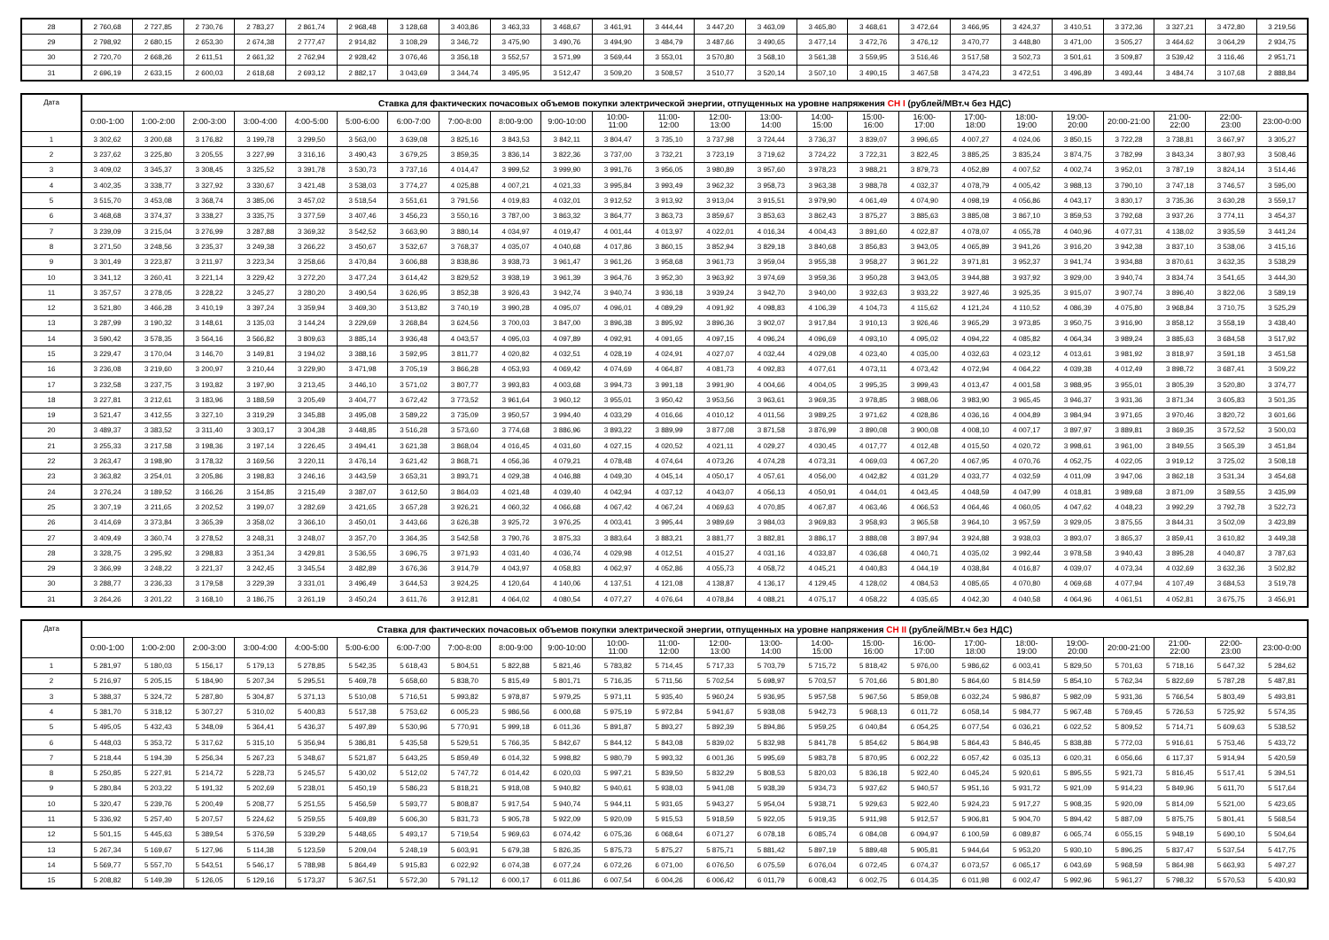| 28 | 2 760,68 | 2 727,85 | 2 730,76 | 2 783,27 | 2 861,74 | 2 968,48 | 3 128,68 | 3 403,86 | 3 463,33 | 3 468,67 | 3 461,91 | 3 444,44 | 3 447,20 | 3 463,09 | 3 465,80 | 3 468,61 | 3 472,64 | 3 466,95 | 3 424,37 | 3 410,51 | 3 372,36 | 3 327,21 | 3 472,80 | 3 219,56 |
| 29 | 2 798,92 | 2 680,15 | 2 653,30 | 2 674,38 | 2 777,47 | 2 914,82 | 3 108,29 | 3 346,72 | 3 475,90 | 3 490,76 | 3 494,90 | 3 484,79 | 3 487,66 | 3 490,65 | 3 477,14 | 3 472,76 | 3 476,12 | 3 470,77 | 3 448,80 | 3 471,00 | 3 505,27 | 3 464,62 | 3 064,29 | 2 934,75 |
| 30 | 2 720,70 | 2 668,26 | 2 611,51 | 2 661,32 | 2 762,94 | 2 928,42 | 3 076,46 | 3 356,18 | 3 552,57 | 3 571,99 | 3 569,44 | 3 553,01 | 3 570,80 | 3 568,10 | 3 561,38 | 3 559,95 | 3 516,46 | 3 517,58 | 3 502,73 | 3 501,61 | 3 509,87 | 3 539,42 | 3 116,46 | 2 951,71 |
| 31 | 2 696,19 | 2 633,15 | 2 600,03 | 2 618,68 | 2 693,12 | 2 882,17 | 3 043,69 | 3 344,74 | 3 495,95 | 3 512,47 | 3 509,20 | 3 508,57 | 3 510,77 | 3 520,14 | 3 507,10 | 3 490,15 | 3 467,58 | 3 474,23 | 3 472,51 | 3 496,89 | 3 493,44 | 3 484,74 | 3 107,68 | 2 888,84 |
| Дата | Ставка для фактических почасовых объемов покупки электрической энергии, отпущенных на уровне напряжения СН I (рублей/МВт.ч без НДС) | | | | | | | | | | | | | | | | | | | | | | | |
| --- | --- | --- | --- | --- | --- | --- | --- | --- | --- | --- | --- | --- | --- | --- | --- | --- | --- | --- | --- | --- | --- | --- | --- | --- |
| | 0:00-1:00 | 1:00-2:00 | 2:00-3:00 | 3:00-4:00 | 4:00-5:00 | 5:00-6:00 | 6:00-7:00 | 7:00-8:00 | 8:00-9:00 | 9:00-10:00 | 10:00- 11:00 | 11:00- 12:00 | 12:00- 13:00 | 13:00- 14:00 | 14:00- 15:00 | 15:00- 16:00 | 16:00- 17:00 | 17:00- 18:00 | 18:00- 19:00 | 19:00- 20:00 | 20:00-21:00 | 21:00- 22:00 | 22:00- 23:00 | 23:00-0:00 |
| 1 | 3 302,62 | 3 200,68 | 3 176,82 | 3 199,78 | 3 299,50 | 3 563,00 | 3 639,08 | 3 825,16 | 3 843,53 | 3 842,11 | 3 804,47 | 3 735,10 | 3 737,98 | 3 724,44 | 3 736,37 | 3 839,07 | 3 996,65 | 4 007,27 | 4 024,06 | 3 850,15 | 3 722,28 | 3 738,81 | 3 667,97 | 3 305,27 |
| 2 | 3 237,62 | 3 225,80 | 3 205,55 | 3 227,99 | 3 316,16 | 3 490,43 | 3 679,25 | 3 859,35 | 3 836,14 | 3 822,36 | 3 737,00 | 3 732,21 | 3 723,19 | 3 719,62 | 3 724,22 | 3 722,31 | 3 822,45 | 3 885,25 | 3 835,24 | 3 874,75 | 3 782,99 | 3 843,34 | 3 807,93 | 3 508,46 |
| 3 | 3 409,02 | 3 345,37 | 3 308,45 | 3 325,52 | 3 391,78 | 3 530,73 | 3 737,16 | 4 014,47 | 3 999,52 | 3 999,90 | 3 991,76 | 3 956,05 | 3 980,89 | 3 957,60 | 3 978,23 | 3 988,21 | 3 879,73 | 4 052,89 | 4 007,52 | 4 002,74 | 3 952,01 | 3 787,19 | 3 824,14 | 3 514,46 |
| 4 | 3 402,35 | 3 338,77 | 3 327,92 | 3 330,67 | 3 421,48 | 3 538,03 | 3 774,27 | 4 025,88 | 4 007,21 | 4 021,33 | 3 995,84 | 3 993,49 | 3 962,32 | 3 958,73 | 3 963,38 | 3 988,78 | 4 032,37 | 4 078,79 | 4 005,42 | 3 988,13 | 3 790,10 | 3 747,18 | 3 746,57 | 3 595,00 |
| 5 | 3 515,70 | 3 453,08 | 3 368,74 | 3 385,06 | 3 457,02 | 3 518,54 | 3 551,61 | 3 791,56 | 4 019,83 | 4 032,01 | 3 912,52 | 3 913,92 | 3 913,04 | 3 915,51 | 3 979,90 | 4 061,49 | 4 074,90 | 4 098,19 | 4 056,86 | 4 043,17 | 3 830,17 | 3 735,36 | 3 630,28 | 3 559,17 |
| 6 | 3 468,68 | 3 374,37 | 3 338,27 | 3 335,75 | 3 377,59 | 3 407,46 | 3 456,23 | 3 550,16 | 3 787,00 | 3 863,32 | 3 864,77 | 3 863,73 | 3 859,67 | 3 853,63 | 3 862,43 | 3 875,27 | 3 885,63 | 3 885,08 | 3 867,10 | 3 859,53 | 3 792,68 | 3 937,26 | 3 774,11 | 3 454,37 |
| 7 | 3 239,09 | 3 215,04 | 3 276,99 | 3 287,88 | 3 369,32 | 3 542,52 | 3 663,90 | 3 880,14 | 4 034,97 | 4 019,47 | 4 001,44 | 4 013,97 | 4 022,01 | 4 016,34 | 4 004,43 | 3 891,60 | 4 022,87 | 4 078,07 | 4 055,78 | 4 040,96 | 4 077,31 | 4 138,02 | 3 935,59 | 3 441,24 |
| 8 | 3 271,50 | 3 248,56 | 3 235,37 | 3 249,38 | 3 266,22 | 3 450,67 | 3 532,67 | 3 768,37 | 4 035,07 | 4 040,68 | 4 017,86 | 3 860,15 | 3 852,94 | 3 829,18 | 3 840,68 | 3 856,83 | 3 943,05 | 4 065,89 | 3 941,26 | 3 916,20 | 3 942,38 | 3 837,10 | 3 538,06 | 3 415,16 |
| 9 | 3 301,49 | 3 223,87 | 3 211,97 | 3 223,34 | 3 258,66 | 3 470,84 | 3 606,88 | 3 838,86 | 3 938,73 | 3 961,47 | 3 961,26 | 3 958,68 | 3 961,73 | 3 959,04 | 3 955,38 | 3 958,27 | 3 961,22 | 3 971,81 | 3 952,37 | 3 941,74 | 3 934,88 | 3 870,61 | 3 632,35 | 3 538,29 |
| 10 | 3 341,12 | 3 260,41 | 3 221,14 | 3 229,42 | 3 272,20 | 3 477,24 | 3 614,42 | 3 829,52 | 3 938,19 | 3 961,39 | 3 964,76 | 3 952,30 | 3 963,92 | 3 974,69 | 3 959,36 | 3 950,28 | 3 943,05 | 3 944,88 | 3 937,92 | 3 929,00 | 3 940,74 | 3 834,74 | 3 541,65 | 3 444,30 |
| 11 | 3 357,57 | 3 278,05 | 3 228,22 | 3 245,27 | 3 280,20 | 3 490,54 | 3 626,95 | 3 852,38 | 3 926,43 | 3 942,74 | 3 940,74 | 3 936,18 | 3 939,24 | 3 942,70 | 3 940,00 | 3 932,63 | 3 933,22 | 3 927,46 | 3 925,35 | 3 915,07 | 3 907,74 | 3 896,40 | 3 822,06 | 3 589,19 |
| 12 | 3 521,80 | 3 466,28 | 3 410,19 | 3 397,24 | 3 359,94 | 3 469,30 | 3 513,82 | 3 740,19 | 3 990,28 | 4 095,07 | 4 096,01 | 4 089,29 | 4 091,92 | 4 098,83 | 4 106,39 | 4 104,73 | 4 115,62 | 4 121,24 | 4 110,52 | 4 086,39 | 4 075,80 | 3 968,84 | 3 710,75 | 3 525,29 |
| 13 | 3 287,99 | 3 190,32 | 3 148,61 | 3 135,03 | 3 144,24 | 3 229,69 | 3 268,84 | 3 624,56 | 3 700,03 | 3 847,00 | 3 896,38 | 3 895,92 | 3 896,36 | 3 902,07 | 3 917,84 | 3 910,13 | 3 926,46 | 3 965,29 | 3 973,85 | 3 950,75 | 3 916,90 | 3 858,12 | 3 558,19 | 3 438,40 |
| 14 | 3 590,42 | 3 578,35 | 3 564,16 | 3 566,82 | 3 809,63 | 3 885,14 | 3 936,48 | 4 043,57 | 4 095,03 | 4 097,89 | 4 092,91 | 4 091,65 | 4 097,15 | 4 096,24 | 4 096,69 | 4 093,10 | 4 095,02 | 4 094,22 | 4 085,82 | 4 064,34 | 3 989,24 | 3 885,63 | 3 684,58 | 3 517,92 |
| 15 | 3 229,47 | 3 170,04 | 3 146,70 | 3 149,81 | 3 194,02 | 3 388,16 | 3 592,95 | 3 811,77 | 4 020,82 | 4 032,51 | 4 028,19 | 4 024,91 | 4 027,07 | 4 032,44 | 4 029,08 | 4 023,40 | 4 035,00 | 4 032,63 | 4 023,12 | 4 013,61 | 3 981,92 | 3 818,97 | 3 591,18 | 3 451,58 |
| 16 | 3 236,08 | 3 219,60 | 3 200,97 | 3 210,44 | 3 229,90 | 3 471,98 | 3 705,19 | 3 866,28 | 4 053,93 | 4 069,42 | 4 074,69 | 4 064,87 | 4 081,73 | 4 092,83 | 4 077,61 | 4 073,11 | 4 073,42 | 4 072,94 | 4 064,22 | 4 039,38 | 4 012,49 | 3 898,72 | 3 687,41 | 3 509,22 |
| 17 | 3 232,58 | 3 237,75 | 3 193,82 | 3 197,90 | 3 213,45 | 3 446,10 | 3 571,02 | 3 807,77 | 3 993,83 | 4 003,68 | 3 994,73 | 3 991,18 | 3 991,90 | 4 004,66 | 4 004,05 | 3 995,35 | 3 999,43 | 4 013,47 | 4 001,58 | 3 988,95 | 3 955,01 | 3 805,39 | 3 520,80 | 3 374,77 |
| 18 | 3 227,81 | 3 212,61 | 3 183,96 | 3 188,59 | 3 205,49 | 3 404,77 | 3 672,42 | 3 773,52 | 3 961,64 | 3 960,12 | 3 955,01 | 3 950,42 | 3 953,56 | 3 963,61 | 3 969,35 | 3 978,85 | 3 988,06 | 3 983,90 | 3 965,45 | 3 946,37 | 3 931,36 | 3 871,34 | 3 605,83 | 3 501,35 |
| 19 | 3 521,47 | 3 412,55 | 3 327,10 | 3 319,29 | 3 345,88 | 3 495,08 | 3 589,22 | 3 735,09 | 3 950,57 | 3 994,40 | 4 033,29 | 4 016,66 | 4 010,12 | 4 011,56 | 3 989,25 | 3 971,62 | 4 028,86 | 4 036,16 | 4 004,89 | 3 984,94 | 3 971,65 | 3 970,46 | 3 820,72 | 3 601,66 |
| 20 | 3 489,37 | 3 383,52 | 3 311,40 | 3 303,17 | 3 304,38 | 3 448,85 | 3 516,28 | 3 573,60 | 3 774,68 | 3 886,96 | 3 893,22 | 3 889,99 | 3 877,08 | 3 871,58 | 3 876,99 | 3 890,08 | 3 900,08 | 4 008,10 | 4 007,17 | 3 897,97 | 3 889,81 | 3 869,35 | 3 572,52 | 3 500,03 |
| 21 | 3 255,33 | 3 217,58 | 3 198,36 | 3 197,14 | 3 226,45 | 3 494,41 | 3 621,38 | 3 868,04 | 4 016,45 | 4 031,60 | 4 027,15 | 4 020,52 | 4 021,11 | 4 029,27 | 4 030,45 | 4 017,77 | 4 012,48 | 4 015,50 | 4 020,72 | 3 998,61 | 3 961,00 | 3 849,55 | 3 565,39 | 3 451,84 |
| 22 | 3 263,47 | 3 198,90 | 3 178,32 | 3 169,56 | 3 220,11 | 3 476,14 | 3 621,42 | 3 868,71 | 4 056,36 | 4 079,21 | 4 078,48 | 4 074,64 | 4 073,26 | 4 074,28 | 4 073,31 | 4 069,03 | 4 067,20 | 4 067,95 | 4 070,76 | 4 052,75 | 4 022,05 | 3 919,12 | 3 725,02 | 3 508,18 |
| 23 | 3 363,82 | 3 254,01 | 3 205,86 | 3 198,83 | 3 246,16 | 3 443,59 | 3 653,31 | 3 893,71 | 4 029,38 | 4 046,88 | 4 049,30 | 4 045,14 | 4 050,17 | 4 057,61 | 4 056,00 | 4 042,82 | 4 031,29 | 4 033,77 | 4 032,59 | 4 011,09 | 3 947,06 | 3 862,18 | 3 531,34 | 3 454,68 |
| 24 | 3 276,24 | 3 189,52 | 3 166,26 | 3 154,85 | 3 215,49 | 3 387,07 | 3 612,50 | 3 864,03 | 4 021,48 | 4 039,40 | 4 042,94 | 4 037,12 | 4 043,07 | 4 056,13 | 4 050,91 | 4 044,01 | 4 043,45 | 4 048,59 | 4 047,99 | 4 018,81 | 3 989,68 | 3 871,09 | 3 589,55 | 3 435,99 |
| 25 | 3 307,19 | 3 211,65 | 3 202,52 | 3 199,07 | 3 282,69 | 3 421,65 | 3 657,28 | 3 926,21 | 4 060,32 | 4 066,68 | 4 067,42 | 4 067,24 | 4 069,63 | 4 070,85 | 4 067,87 | 4 063,46 | 4 066,53 | 4 064,46 | 4 060,05 | 4 047,62 | 4 048,23 | 3 992,29 | 3 792,78 | 3 522,73 |
| 26 | 3 414,69 | 3 373,84 | 3 365,39 | 3 358,02 | 3 366,10 | 3 450,01 | 3 443,66 | 3 626,38 | 3 925,72 | 3 976,25 | 4 003,41 | 3 995,44 | 3 989,69 | 3 984,03 | 3 969,83 | 3 958,93 | 3 965,58 | 3 964,10 | 3 957,59 | 3 929,05 | 3 875,55 | 3 844,31 | 3 502,09 | 3 423,89 |
| 27 | 3 409,49 | 3 360,74 | 3 278,52 | 3 248,31 | 3 248,07 | 3 357,70 | 3 364,35 | 3 542,58 | 3 790,76 | 3 875,33 | 3 883,64 | 3 883,21 | 3 881,77 | 3 882,81 | 3 886,17 | 3 888,08 | 3 897,94 | 3 924,88 | 3 938,03 | 3 893,07 | 3 865,37 | 3 859,41 | 3 610,82 | 3 449,38 |
| 28 | 3 328,75 | 3 295,92 | 3 298,83 | 3 351,34 | 3 429,81 | 3 536,55 | 3 696,75 | 3 971,93 | 4 031,40 | 4 036,74 | 4 029,98 | 4 012,51 | 4 015,27 | 4 031,16 | 4 033,87 | 4 036,68 | 4 040,71 | 4 035,02 | 3 992,44 | 3 978,58 | 3 940,43 | 3 895,28 | 4 040,87 | 3 787,63 |
| 29 | 3 366,99 | 3 248,22 | 3 221,37 | 3 242,45 | 3 345,54 | 3 482,89 | 3 676,36 | 3 914,79 | 4 043,97 | 4 058,83 | 4 062,97 | 4 052,86 | 4 055,73 | 4 058,72 | 4 045,21 | 4 040,83 | 4 044,19 | 4 038,84 | 4 016,87 | 4 039,07 | 4 073,34 | 4 032,69 | 3 632,36 | 3 502,82 |
| 30 | 3 288,77 | 3 236,33 | 3 179,58 | 3 229,39 | 3 331,01 | 3 496,49 | 3 644,53 | 3 924,25 | 4 120,64 | 4 140,06 | 4 137,51 | 4 121,08 | 4 138,87 | 4 136,17 | 4 129,45 | 4 128,02 | 4 084,53 | 4 085,65 | 4 070,80 | 4 069,68 | 4 077,94 | 4 107,49 | 3 684,53 | 3 519,78 |
| 31 | 3 264,26 | 3 201,22 | 3 168,10 | 3 186,75 | 3 261,19 | 3 450,24 | 3 611,76 | 3 912,81 | 4 064,02 | 4 080,54 | 4 077,27 | 4 076,64 | 4 078,84 | 4 088,21 | 4 075,17 | 4 058,22 | 4 035,65 | 4 042,30 | 4 040,58 | 4 064,96 | 4 061,51 | 4 052,81 | 3 675,75 | 3 456,91 |
| Дата | Ставка для фактических почасовых объемов покупки электрической энергии, отпущенных на уровне напряжения СН II (рублей/МВт.ч без НДС) | | | | | | | | | | | | | | | | | | | | | | | |
| --- | --- | --- | --- | --- | --- | --- | --- | --- | --- | --- | --- | --- | --- | --- | --- | --- | --- | --- | --- | --- | --- | --- | --- | --- |
| | 0:00-1:00 | 1:00-2:00 | 2:00-3:00 | 3:00-4:00 | 4:00-5:00 | 5:00-6:00 | 6:00-7:00 | 7:00-8:00 | 8:00-9:00 | 9:00-10:00 | 10:00- 11:00 | 11:00- 12:00 | 12:00- 13:00 | 13:00- 14:00 | 14:00- 15:00 | 15:00- 16:00 | 16:00- 17:00 | 17:00- 18:00 | 18:00- 19:00 | 19:00- 20:00 | 20:00-21:00 | 21:00- 22:00 | 22:00- 23:00 | 23:00-0:00 |
| 1 | 5 281,97 | 5 180,03 | 5 156,17 | 5 179,13 | 5 278,85 | 5 542,35 | 5 618,43 | 5 804,51 | 5 822,88 | 5 821,46 | 5 783,82 | 5 714,45 | 5 717,33 | 5 703,79 | 5 715,72 | 5 818,42 | 5 976,00 | 5 986,62 | 6 003,41 | 5 829,50 | 5 701,63 | 5 718,16 | 5 647,32 | 5 284,62 |
| 2 | 5 216,97 | 5 205,15 | 5 184,90 | 5 207,34 | 5 295,51 | 5 469,78 | 5 658,60 | 5 838,70 | 5 815,49 | 5 801,71 | 5 716,35 | 5 711,56 | 5 702,54 | 5 698,97 | 5 703,57 | 5 701,66 | 5 801,80 | 5 864,60 | 5 814,59 | 5 854,10 | 5 762,34 | 5 822,69 | 5 787,28 | 5 487,81 |
| 3 | 5 388,37 | 5 324,72 | 5 287,80 | 5 304,87 | 5 371,13 | 5 510,08 | 5 716,51 | 5 993,82 | 5 978,87 | 5 979,25 | 5 971,11 | 5 935,40 | 5 960,24 | 5 936,95 | 5 957,58 | 5 967,56 | 5 859,08 | 6 032,24 | 5 986,87 | 5 982,09 | 5 931,36 | 5 766,54 | 5 803,49 | 5 493,81 |
| 4 | 5 381,70 | 5 318,12 | 5 307,27 | 5 310,02 | 5 400,83 | 5 517,38 | 5 753,62 | 6 005,23 | 5 986,56 | 6 000,68 | 5 975,19 | 5 972,84 | 5 941,67 | 5 938,08 | 5 942,73 | 5 968,13 | 6 011,72 | 6 058,14 | 5 984,77 | 5 967,48 | 5 769,45 | 5 726,53 | 5 725,92 | 5 574,35 |
| 5 | 5 495,05 | 5 432,43 | 5 348,09 | 5 364,41 | 5 436,37 | 5 497,89 | 5 530,96 | 5 770,91 | 5 999,18 | 6 011,36 | 5 891,87 | 5 893,27 | 5 892,39 | 5 894,86 | 5 959,25 | 6 040,84 | 6 054,25 | 6 077,54 | 6 036,21 | 6 022,52 | 5 809,52 | 5 714,71 | 5 609,63 | 5 538,52 |
| 6 | 5 448,03 | 5 353,72 | 5 317,62 | 5 315,10 | 5 356,94 | 5 386,81 | 5 435,58 | 5 529,51 | 5 766,35 | 5 842,67 | 5 844,12 | 5 843,08 | 5 839,02 | 5 832,98 | 5 841,78 | 5 854,62 | 5 864,98 | 5 864,43 | 5 846,45 | 5 838,88 | 5 772,03 | 5 916,61 | 5 753,46 | 5 433,72 |
| 7 | 5 218,44 | 5 194,39 | 5 256,34 | 5 267,23 | 5 348,67 | 5 521,87 | 5 643,25 | 5 859,49 | 6 014,32 | 5 998,82 | 5 980,79 | 5 993,32 | 6 001,36 | 5 995,69 | 5 983,78 | 5 870,95 | 6 002,22 | 6 057,42 | 6 035,13 | 6 020,31 | 6 056,66 | 6 117,37 | 5 914,94 | 5 420,59 |
| 8 | 5 250,85 | 5 227,91 | 5 214,72 | 5 228,73 | 5 245,57 | 5 430,02 | 5 512,02 | 5 747,72 | 6 014,42 | 6 020,03 | 5 997,21 | 5 839,50 | 5 832,29 | 5 808,53 | 5 820,03 | 5 836,18 | 5 922,40 | 6 045,24 | 5 920,61 | 5 895,55 | 5 921,73 | 5 816,45 | 5 517,41 | 5 394,51 |
| 9 | 5 280,84 | 5 203,22 | 5 191,32 | 5 202,69 | 5 238,01 | 5 450,19 | 5 586,23 | 5 818,21 | 5 918,08 | 5 940,82 | 5 940,61 | 5 938,03 | 5 941,08 | 5 938,39 | 5 934,73 | 5 937,62 | 5 940,57 | 5 951,16 | 5 931,72 | 5 921,09 | 5 914,23 | 5 849,96 | 5 611,70 | 5 517,64 |
| 10 | 5 320,47 | 5 239,76 | 5 200,49 | 5 208,77 | 5 251,55 | 5 456,59 | 5 593,77 | 5 808,87 | 5 917,54 | 5 940,74 | 5 944,11 | 5 931,65 | 5 943,27 | 5 954,04 | 5 938,71 | 5 929,63 | 5 922,40 | 5 924,23 | 5 917,27 | 5 908,35 | 5 920,09 | 5 814,09 | 5 521,00 | 5 423,65 |
| 11 | 5 336,92 | 5 257,40 | 5 207,57 | 5 224,62 | 5 259,55 | 5 469,89 | 5 606,30 | 5 831,73 | 5 905,78 | 5 922,09 | 5 920,09 | 5 915,53 | 5 918,59 | 5 922,05 | 5 919,35 | 5 911,98 | 5 912,57 | 5 906,81 | 5 904,70 | 5 894,42 | 5 887,09 | 5 875,75 | 5 801,41 | 5 568,54 |
| 12 | 5 501,15 | 5 445,63 | 5 389,54 | 5 376,59 | 5 339,29 | 5 448,65 | 5 493,17 | 5 719,54 | 5 969,63 | 6 074,42 | 6 075,36 | 6 068,64 | 6 071,27 | 6 078,18 | 6 085,74 | 6 084,08 | 6 094,97 | 6 100,59 | 6 089,87 | 6 065,74 | 6 055,15 | 5 948,19 | 5 690,10 | 5 504,64 |
| 13 | 5 267,34 | 5 169,67 | 5 127,96 | 5 114,38 | 5 123,59 | 5 209,04 | 5 248,19 | 5 603,91 | 5 679,38 | 5 826,35 | 5 875,73 | 5 875,27 | 5 875,71 | 5 881,42 | 5 897,19 | 5 889,48 | 5 905,81 | 5 944,64 | 5 953,20 | 5 930,10 | 5 896,25 | 5 837,47 | 5 537,54 | 5 417,75 |
| 14 | 5 569,77 | 5 557,70 | 5 543,51 | 5 546,17 | 5 788,98 | 5 864,49 | 5 915,83 | 6 022,92 | 6 074,38 | 6 077,24 | 6 072,26 | 6 071,00 | 6 076,50 | 6 075,59 | 6 076,04 | 6 072,45 | 6 074,37 | 6 073,57 | 6 065,17 | 6 043,69 | 5 968,59 | 5 864,98 | 5 663,93 | 5 497,27 |
| 15 | 5 208,82 | 5 149,39 | 5 126,05 | 5 129,16 | 5 173,37 | 5 367,51 | 5 572,30 | 5 791,12 | 6 000,17 | 6 011,86 | 6 007,54 | 6 004,26 | 6 006,42 | 6 011,79 | 6 008,43 | 6 002,75 | 6 014,35 | 6 011,98 | 6 002,47 | 5 992,96 | 5 961,27 | 5 798,32 | 5 570,53 | 5 430,93 |